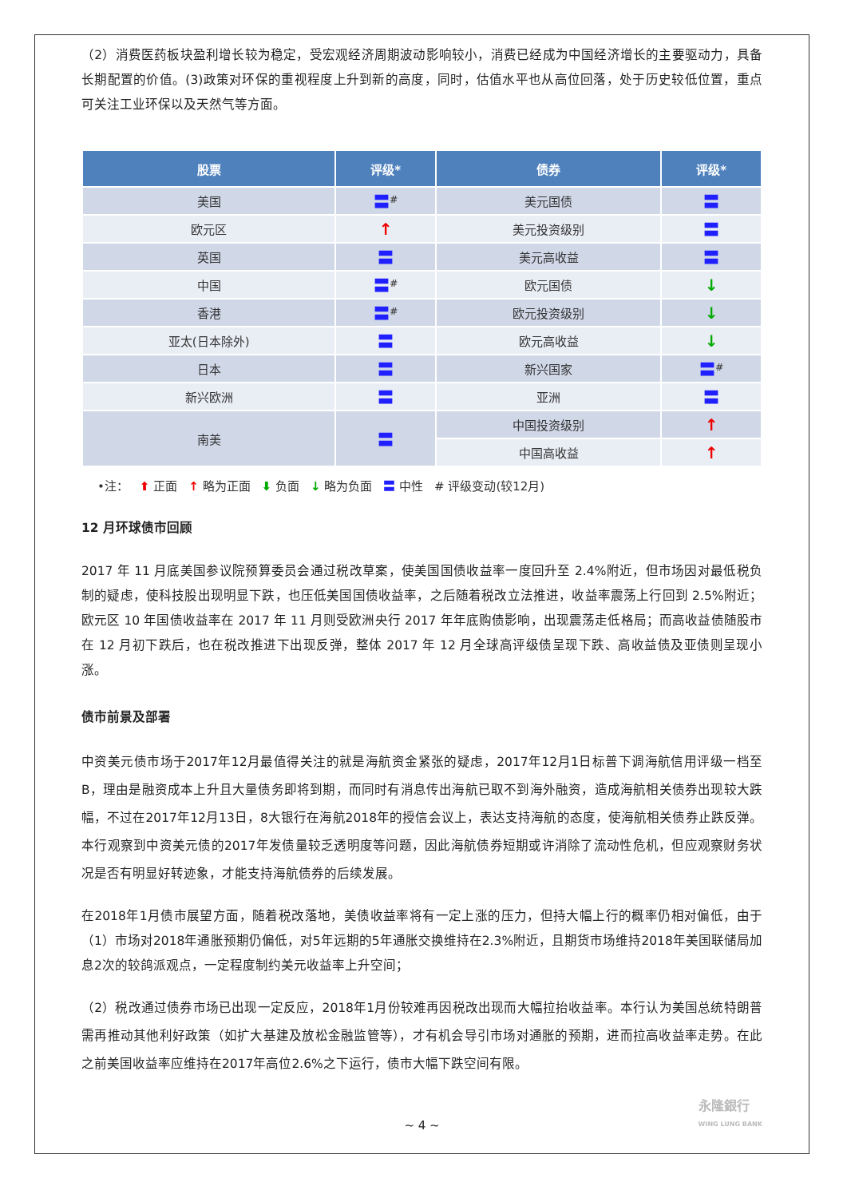（2）消费医药板块盈利增长较为稳定，受宏观经济周期波动影响较小，消费已经成为中国经济增长的主要驱动力，具备长期配置的价值。(3)政策对环保的重视程度上升到新的高度，同时，估值水平也从高位回落，处于历史较低位置，重点可关注工业环保以及天然气等方面。
| 股票 | 评级* | 债券 | 评级* |
| --- | --- | --- | --- |
| 美国 | 〓<sup>#</sup> | 美元国债 | 〓 |
| 欧元区 | ↑ | 美元投资级别 | 〓 |
| 英国 | 〓 | 美元高收益 | 〓 |
| 中国 | 〓<sup>#</sup> | 欧元国债 | ↓ |
| 香港 | 〓<sup>#</sup> | 欧元投资级别 | ↓ |
| 亚太(日本除外) | 〓 | 欧元高收益 | ↓ |
| 日本 | 〓 | 新兴国家 | 〓<sup>#</sup> |
| 新兴欧洲 | 〓 | 亚洲 | 〓 |
| 南美 | 〓 | 中国投资级别 | ↑ |
| | | 中国高收益 | ↑ |
•注： ⬆ 正面 ↑ 略为正面 ⬇ 负面 ↓ 略为负面 〓 中性 # 评级变动(较12月)
12 月环球债市回顾
2017 年 11 月底美国参议院预算委员会通过税改草案，使美国国债收益率一度回升至 2.4%附近，但市场因对最低税负制的疑虑，使科技股出现明显下跌，也压低美国国债收益率，之后随着税改立法推进，收益率震荡上行回到 2.5%附近；欧元区 10 年国债收益率在 2017 年 11 月则受欧洲央行 2017 年年底购债影响，出现震荡走低格局；而高收益债随股市在 12 月初下跌后，也在税改推进下出现反弹，整体 2017 年 12 月全球高评级债呈现下跌、高收益债及亚债则呈现小涨。
债市前景及部署
中资美元债市场于2017年12月最值得关注的就是海航资金紧张的疑虑，2017年12月1日标普下调海航信用评级一档至B，理由是融资成本上升且大量债务即将到期，而同时有消息传出海航已取不到海外融资，造成海航相关债券出现较大跌幅，不过在2017年12月13日，8大银行在海航2018年的授信会议上，表达支持海航的态度，使海航相关债券止跌反弹。本行观察到中资美元债的2017年发债量较乏透明度等问题，因此海航债券短期或许消除了流动性危机，但应观察财务状况是否有明显好转迹象，才能支持海航债券的后续发展。
在2018年1月债市展望方面，随着税改落地，美债收益率将有一定上涨的压力，但持大幅上行的概率仍相对偏低，由于（1）市场对2018年通胀预期仍偏低，对5年远期的5年通胀交换维持在2.3%附近，且期货市场维持2018年美国联储局加息2次的较鸽派观点，一定程度制约美元收益率上升空间；
（2）税改通过债券市场已出现一定反应，2018年1月份较难再因税改出现而大幅拉抬收益率。本行认为美国总统特朗普需再推动其他利好政策（如扩大基建及放松金融监管等），才有机会导引市场对通胀的预期，进而拉高收益率走势。在此之前美国收益率应维持在2017年高位2.6%之下运行，债市大幅下跌空间有限。
~ 4 ~
永隆銀行
WING LUNG BANK